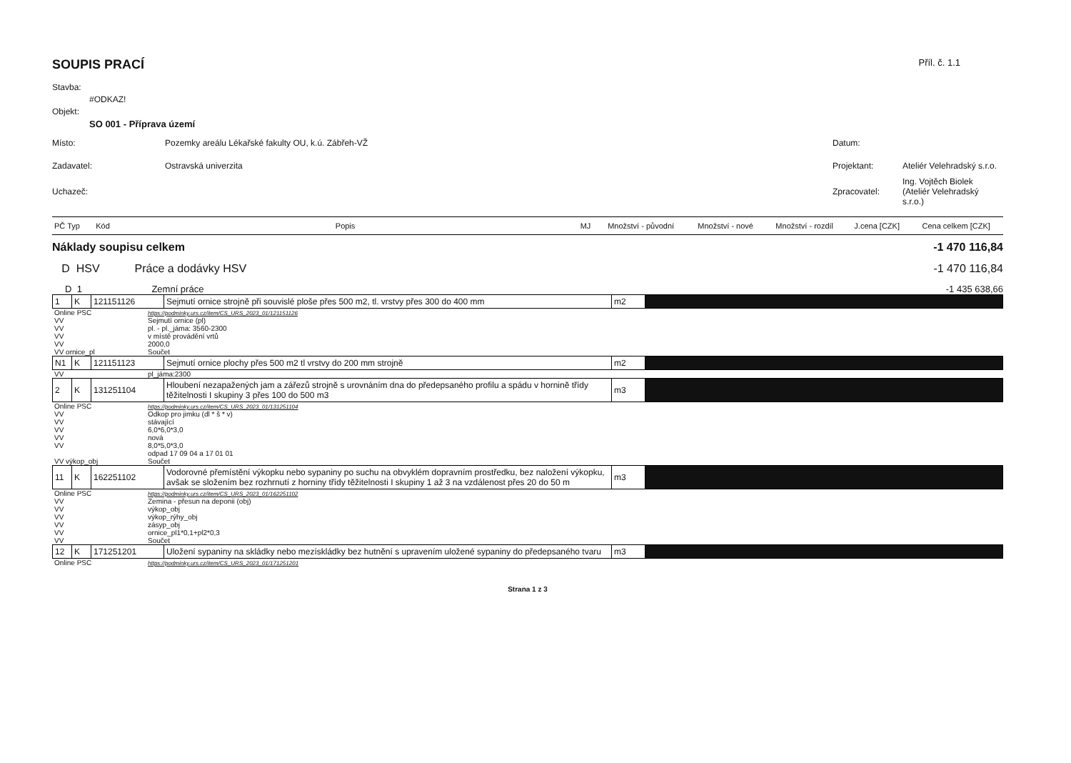SOUPIS PRACÍ Příl. č. 1.1
Stavba:
#ODKAZ!
Objekt:
SO 001 - Příprava území
Místo: Pozemky areálu Lékařské fakulty OU, k.ú. Zábřeh-VŽ Datum:
Zadavatel: Ostravská univerzita Projektant: Ateliér Velehradský s.r.o.
Uchazeč: Zpracovatel:
Ing. Vojtěch Biolek (Ateliér Velehradský s.r.o.)
| PČ Typ | Kód | Popis | MJ | Množství - původní | Množství - nové | Množství - rozdíl | J.cena [CZK] | Cena celkem [CZK] |
| --- | --- | --- | --- | --- | --- | --- | --- | --- |
Náklady soupisu celkem -1 470 116,84
D HSV Práce a dodávky HSV -1 470 116,84
D 1 Zemní práce -1 435 638,66
| 1 | K | 121151126 | Sejmutí ornice strojně při souvislé ploše přes 500 m2, tl. vrstvy přes 300 do 400 mm | m2 | |
| Online PSC | https://podminky.urs.cz/item/CS_URS_2023_01/121151126 |
| VV | Sejmutí ornice (pl) |
| VV | pl. - pl._jáma: 3560-2300 |
| VV | v místě provádění vrtů |
| VV | 2000,0 |
| VV ornice_pl | Součet |
| N1 | K | 121151123 | Sejmutí ornice plochy přes 500 m2 tl vrstvy do 200 mm strojně | m2 | |
| VV | pl_jáma:2300 |
| 2 | K | 131251104 | Hloubení nezapažených jam a zářezů strojně s urovnáním dna do předepsaného profilu a spádu v hornině třídy těžitelnosti I skupiny 3 přes 100 do 500 m3 | m3 | |
| Online PSC | https://podminky.urs.cz/item/CS_URS_2023_01/131251104 |
| VV | Odkop pro jimku (dl * š * v) |
| VV | stávající |
| VV | 6,0*6,0*3,0 |
| VV | nová |
| VV | 8,0*5,0*3,0 |
| | odpad 17 09 04 a 17 01 01 |
| VV výkop_obj | Součet |
| 11 | K | 162251102 | Vodorovné přemístění výkopku nebo sypaniny po suchu na obvyklém dopravním prostředku, bez naložení výkopku, avšak se složením bez rozhrnutí z horniny třídy těžitelnosti I skupiny 1 až 3 na vzdálenost přes 20 do 50 m | m3 | |
| Online PSC | https://podminky.urs.cz/item/CS_URS_2023_01/162251102 |
| VV | Zemina - přesun na deponii (obj) |
| VV | výkop_obj |
| VV | výkop_rýhy_obj |
| VV | zásyp_obj |
| VV | ornice_pl1*0,1+pl2*0,3 |
| VV | Součet |
| 12 | K | 171251201 | Uložení sypaniny na skládky nebo mezískládky bez hutnění s upravením uložené sypaniny do předepsaného tvaru | m3 | |
| Online PSC | https://podminky.urs.cz/item/CS_URS_2023_01/171251201 |
Strana 1 z 3